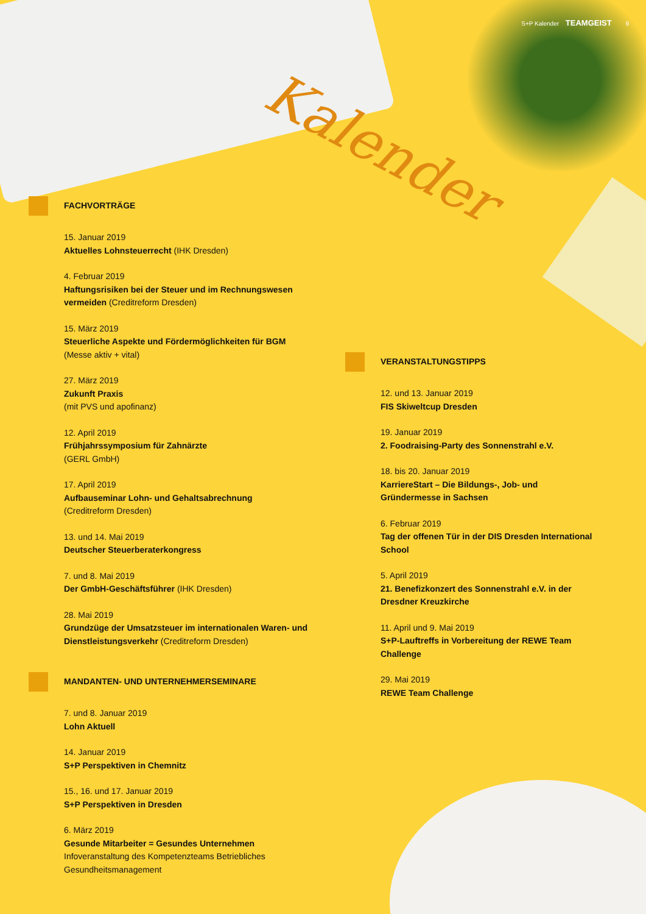S+P Kalender TEAMGEIST 9
Kalender
FACHVORTRÄGE
15. Januar 2019
Aktuelles Lohnsteuerrecht (IHK Dresden)
4. Februar 2019
Haftungsrisiken bei der Steuer und im Rechnungswesen vermeiden (Creditreform Dresden)
15. März 2019
Steuerliche Aspekte und Fördermöglichkeiten für BGM
(Messe aktiv + vital)
27. März 2019
Zukunft Praxis
(mit PVS und apofinanz)
12. April 2019
Frühjahrssymposium für Zahnärzte
(GERL GmbH)
17. April 2019
Aufbauseminar Lohn- und Gehaltsabrechnung
(Creditreform Dresden)
13. und 14. Mai 2019
Deutscher Steuerberaterkongress
7. und 8. Mai 2019
Der GmbH-Geschäftsführer (IHK Dresden)
28. Mai 2019
Grundzüge der Umsatzsteuer im internationalen Waren- und Dienstleistungsverkehr (Creditreform Dresden)
MANDANTEN- UND UNTERNEHMERSEMINARE
7. und 8. Januar 2019
Lohn Aktuell
14. Januar 2019
S+P Perspektiven in Chemnitz
15., 16. und 17. Januar 2019
S+P Perspektiven in Dresden
6. März 2019
Gesunde Mitarbeiter = Gesundes Unternehmen
Infoveranstaltung des Kompetenzteams Betriebliches Gesundheitsmanagement
VERANSTALTUNGSTIPPS
12. und 13. Januar 2019
FIS Skiweltcup Dresden
19. Januar 2019
2. Foodraising-Party des Sonnenstrahl e.V.
18. bis 20. Januar 2019
KarriereStart – Die Bildungs-, Job- und Gründermesse in Sachsen
6. Februar 2019
Tag der offenen Tür in der DIS Dresden International School
5. April 2019
21. Benefizkonzert des Sonnenstrahl e.V. in der Dresdner Kreuzkirche
11. April und 9. Mai 2019
S+P-Lauftreffs in Vorbereitung der REWE Team Challenge
29. Mai 2019
REWE Team Challenge